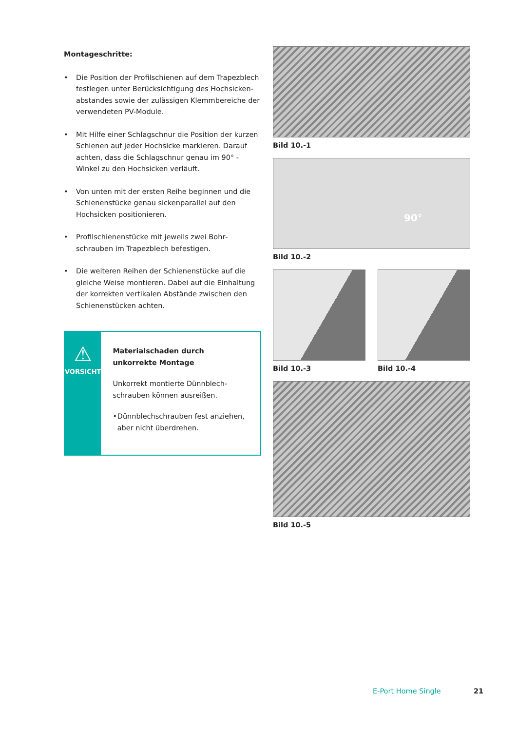Montageschritte:
• Die Position der Profilschienen auf dem Trapezblech festlegen unter Berücksichtigung des Hochsicken­abstandes sowie der zulässigen Klemmbereiche der verwendeten PV-Module.
• Mit Hilfe einer Schlagschnur die Position der kurzen Schienen auf jeder Hochsicke markieren. Darauf achten, dass die Schlagschnur genau im 90° - Winkel zu den Hochsicken verläuft.
• Von unten mit der ersten Reihe beginnen und die Schienenstücke genau sickenparallel auf den Hochsicken positionieren.
• Profilschienenstücke mit jeweils zwei Bohr­schrauben im Trapezblech befestigen.
• Die weiteren Reihen der Schienenstücke auf die gleiche Weise montieren. Dabei auf die Einhaltung der korrekten vertikalen Abstände zwischen den Schienenstücken achten.
⚠
VORSICHT
Materialschaden durch unkorrekte Montage
Unkorrekt montierte Dünnblech­schrauben können ausreißen.
• Dünnblechschrauben fest anziehen, aber nicht überdrehen.
Bild 10.-1
90°
Bild 10.-2
Bild 10.-3 Bild 10.-4
Bild 10.-5
E-Port Home Single 21